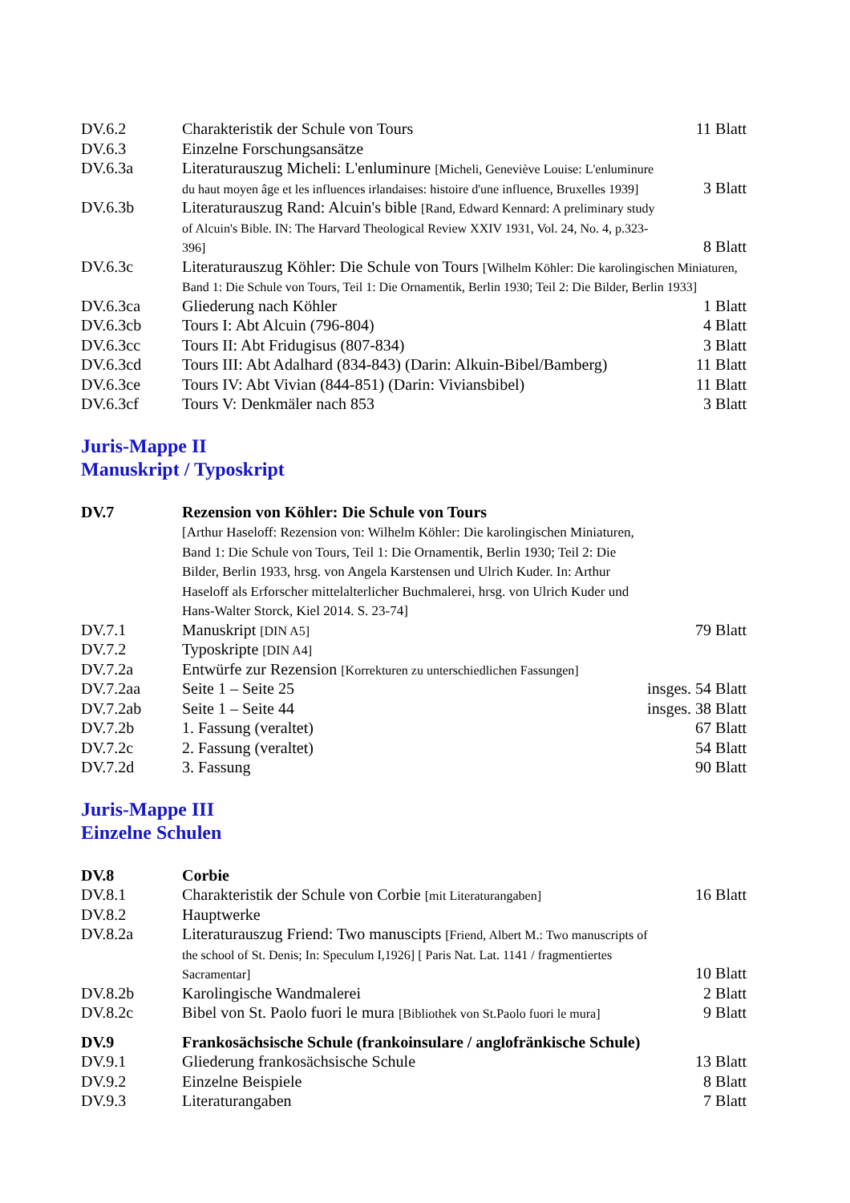| DV.6.2 | Charakteristik der Schule von Tours | 11 Blatt |
| DV.6.3 | Einzelne Forschungsansätze | |
| DV.6.3a | Literaturauszug Micheli: L'enluminure [Micheli, Geneviève Louise: L'enluminure du haut moyen âge et les influences irlandaises: histoire d'une influence, Bruxelles 1939] | 3 Blatt |
| DV.6.3b | Literaturauszug Rand: Alcuin's bible [Rand, Edward Kennard: A preliminary study of Alcuin's Bible. IN: The Harvard Theological Review XXIV 1931, Vol. 24, No. 4, p.323-396] | 8 Blatt |
| DV.6.3c | Literaturauszug Köhler: Die Schule von Tours [Wilhelm Köhler: Die karolingischen Miniaturen, Band 1: Die Schule von Tours, Teil 1: Die Ornamentik, Berlin 1930; Teil 2: Die Bilder, Berlin 1933] | |
| DV.6.3ca | Gliederung nach Köhler | 1 Blatt |
| DV.6.3cb | Tours I: Abt Alcuin (796-804) | 4 Blatt |
| DV.6.3cc | Tours II: Abt Fridugisus (807-834) | 3 Blatt |
| DV.6.3cd | Tours III: Abt Adalhard (834-843) (Darin: Alkuin-Bibel/Bamberg) | 11 Blatt |
| DV.6.3ce | Tours IV: Abt Vivian (844-851) (Darin: Viviansbibel) | 11 Blatt |
| DV.6.3cf | Tours V: Denkmäler nach 853 | 3 Blatt |
Juris-Mappe II
Manuskript / Typoskript
| DV.7 | Rezension von Köhler: Die Schule von Tours [Arthur Haseloff: Rezension von: Wilhelm Köhler: Die karolingischen Miniaturen, Band 1: Die Schule von Tours, Teil 1: Die Ornamentik, Berlin 1930; Teil 2: Die Bilder, Berlin 1933, hrsg. von Angela Karstensen und Ulrich Kuder. In: Arthur Haseloff als Erforscher mittelalterlicher Buchmalerei, hrsg. von Ulrich Kuder und Hans-Walter Storck, Kiel 2014. S. 23-74] | |
| DV.7.1 | Manuskript [DIN A5] | 79 Blatt |
| DV.7.2 | Typoskripte [DIN A4] | |
| DV.7.2a | Entwürfe zur Rezension [Korrekturen zu unterschiedlichen Fassungen] | |
| DV.7.2aa | Seite 1 – Seite 25 | insges. 54 Blatt |
| DV.7.2ab | Seite 1 – Seite 44 | insges. 38 Blatt |
| DV.7.2b | 1. Fassung (veraltet) | 67 Blatt |
| DV.7.2c | 2. Fassung (veraltet) | 54 Blatt |
| DV.7.2d | 3. Fassung | 90 Blatt |
Juris-Mappe III
Einzelne Schulen
| DV.8 | Corbie | |
| DV.8.1 | Charakteristik der Schule von Corbie [mit Literaturangaben] | 16 Blatt |
| DV.8.2 | Hauptwerke | |
| DV.8.2a | Literaturauszug Friend: Two manuscipts [Friend, Albert M.: Two manuscripts of the school of St. Denis; In: Speculum I,1926] [ Paris Nat. Lat. 1141 / fragmentiertes Sacramentar] | 10 Blatt |
| DV.8.2b | Karolingische Wandmalerei | 2 Blatt |
| DV.8.2c | Bibel von St. Paolo fuori le mura [Bibliothek von St.Paolo fuori le mura] | 9 Blatt |
| DV.9 | Frankosächsische Schule (frankoinsulare / anglofränkische Schule) | |
| DV.9.1 | Gliederung frankosächsische Schule | 13 Blatt |
| DV.9.2 | Einzelne Beispiele | 8 Blatt |
| DV.9.3 | Literaturangaben | 7 Blatt |